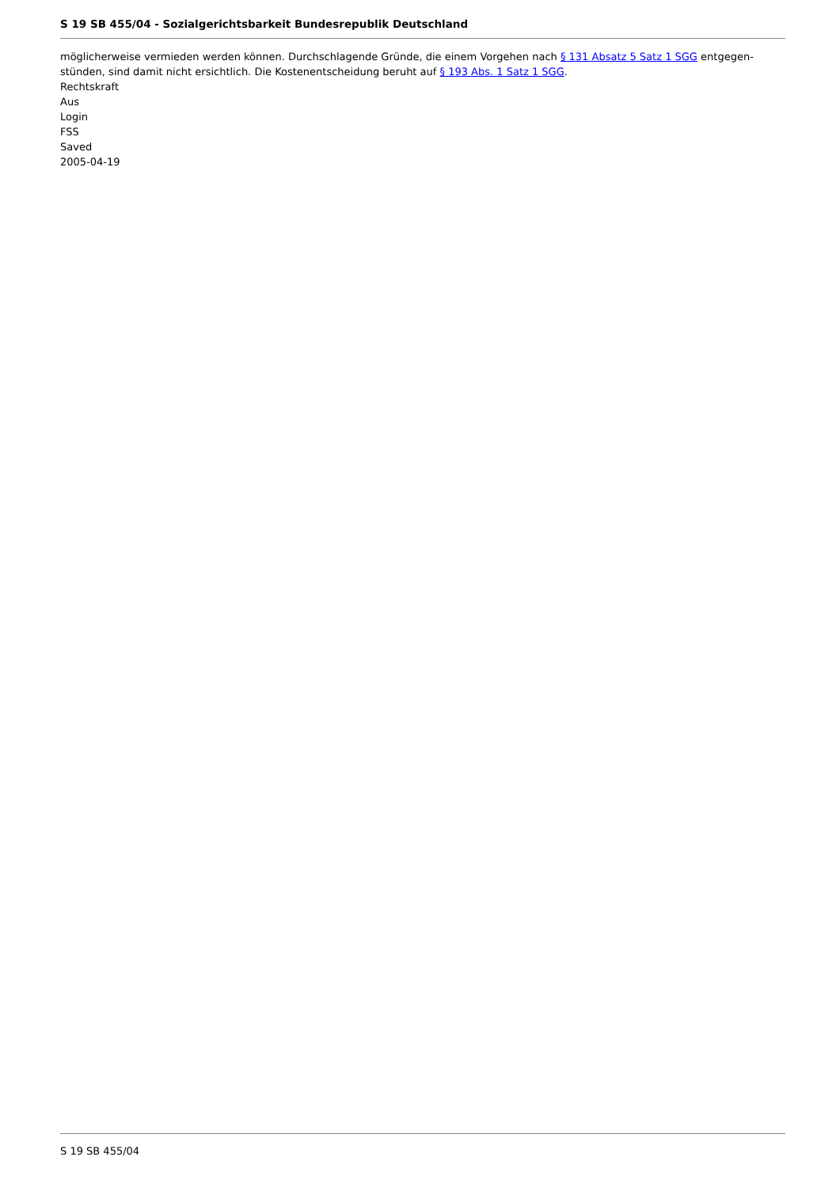S 19 SB 455/04 - Sozialgerichtsbarkeit Bundesrepublik Deutschland
möglicherweise vermieden werden können. Durchschlagende Gründe, die einem Vorgehen nach § 131 Absatz 5 Satz 1 SGG entgegen­stünden, sind damit nicht ersichtlich. Die Kostenentscheidung beruht auf § 193 Abs. 1 Satz 1 SGG.
Rechtskraft
Aus
Login
FSS
Saved
2005-04-19
S 19 SB 455/04